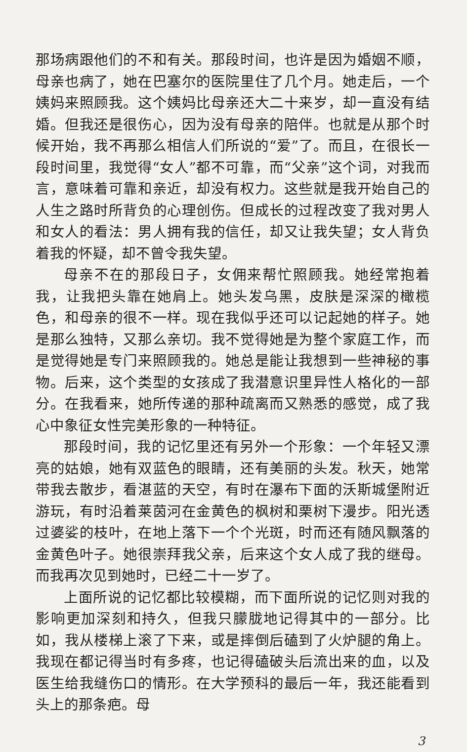那场病跟他们的不和有关。那段时间，也许是因为婚姻不顺，母亲也病了，她在巴塞尔的医院里住了几个月。她走后，一个姨妈来照顾我。这个姨妈比母亲还大二十来岁，却一直没有结婚。但我还是很伤心，因为没有母亲的陪伴。也就是从那个时候开始，我不再那么相信人们所说的“爱”了。而且，在很长一段时间里，我觉得“女人”都不可靠，而“父亲”这个词，对我而言，意味着可靠和亲近，却没有权力。这些就是我开始自己的人生之路时所背负的心理创伤。但成长的过程改变了我对男人和女人的看法：男人拥有我的信任，却又让我失望；女人背负着我的怀疑，却不曾令我失望。
母亲不在的那段日子，女佣来帮忙照顾我。她经常抱着我，让我把头靠在她肩上。她头发乌黑，皮肤是深深的橄榄色，和母亲的很不一样。现在我似乎还可以记起她的样子。她是那么独特，又那么亲切。我不觉得她是为整个家庭工作，而是觉得她是专门来照顾我的。她总是能让我想到一些神秘的事物。后来，这个类型的女孩成了我潜意识里异性人格化的一部分。在我看来，她所传递的那种疏离而又熟悉的感觉，成了我心中象征女性完美形象的一种特征。
那段时间，我的记忆里还有另外一个形象：一个年轻又漂亮的姑娘，她有双蓝色的眼睛，还有美丽的头发。秋天，她常带我去散步，看湛蓝的天空，有时在瀑布下面的沃斯城堡附近游玩，有时沿着莱茵河在金黄色的枫树和栗树下漫步。阳光透过婆娑的枝叶，在地上落下一个个光斑，时而还有随风飘落的金黄色叶子。她很崇拜我父亲，后来这个女人成了我的继母。而我再次见到她时，已经二十一岁了。
上面所说的记忆都比较模糊，而下面所说的记忆则对我的影响更加深刻和持久，但我只朦胧地记得其中的一部分。比如，我从楼梯上滚了下来，或是摔倒后磕到了火炉腿的角上。我现在都记得当时有多疼，也记得磕破头后流出来的血，以及医生给我缝伤口的情形。在大学预科的最后一年，我还能看到头上的那条疤。母
3